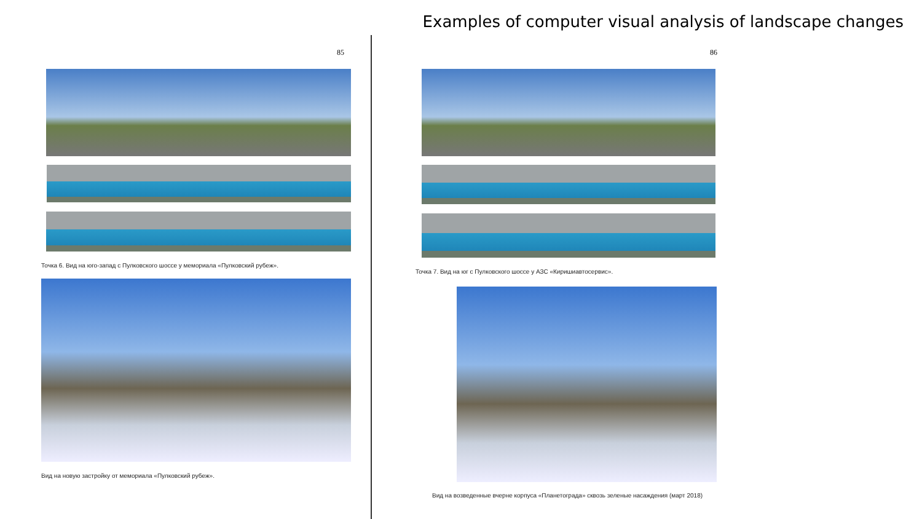Examples of computer visual analysis of landscape changes
85
Точка 6. Вид на юго-запад с Пулковского шоссе у мемориала «Пулковский рубеж».
Вид на новую застройку от мемориала «Пулковский рубеж».
86
Точка 7. Вид на юг с Пулковского шоссе у АЗС «Киришиавтосервис».
Вид на возведенные вчерне корпуса «Планетограда» сквозь зеленые насаждения (март 2018)